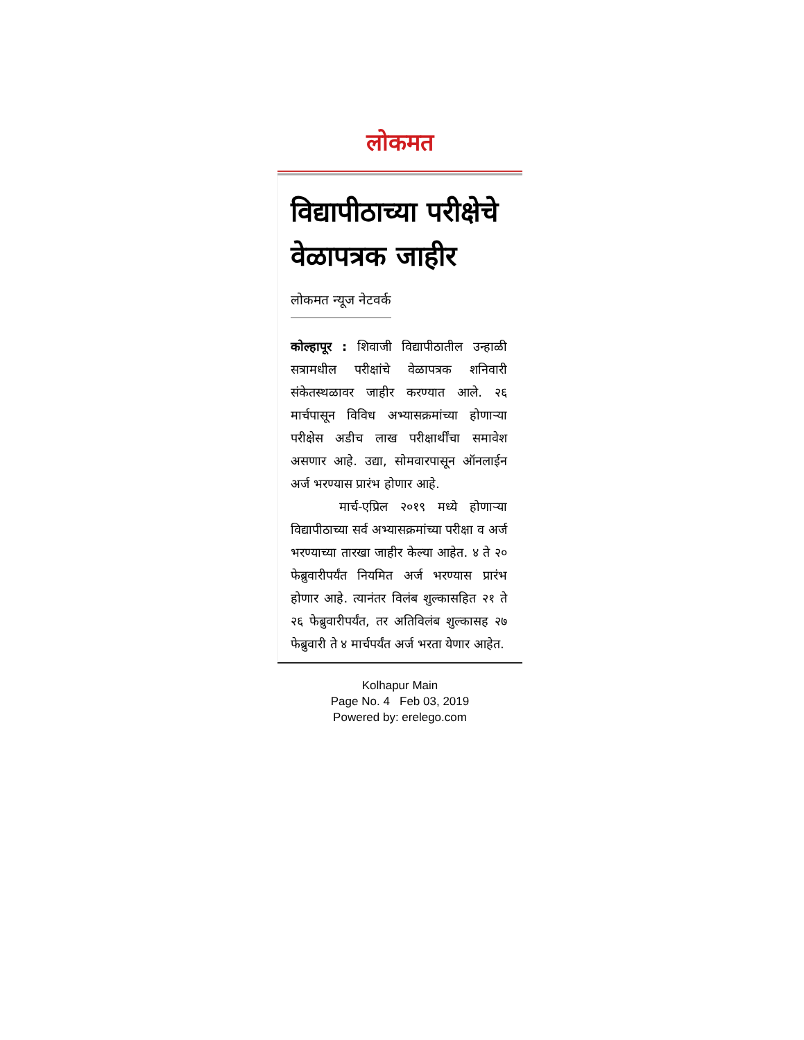लोकमत
विद्यापीठाच्या परीक्षेचे वेळापत्रक जाहीर
लोकमत न्यूज नेटवर्क
कोल्हापूर : शिवाजी विद्यापीठातील उन्हाळी सत्रामधील परीक्षांचे वेळापत्रक शनिवारी संकेतस्थळावर जाहीर करण्यात आले. २६ मार्चपासून विविध अभ्यासक्रमांच्या होणाऱ्या परीक्षेस अडीच लाख परीक्षार्थींचा समावेश असणार आहे. उद्या, सोमवारपासून ऑनलाईन अर्ज भरण्यास प्रारंभ होणार आहे.
मार्च-एप्रिल २०१९ मध्ये होणाऱ्या विद्यापीठाच्या सर्व अभ्यासक्रमांच्या परीक्षा व अर्ज भरण्याच्या तारखा जाहीर केल्या आहेत. ४ ते २० फेब्रुवारीपर्यंत नियमित अर्ज भरण्यास प्रारंभ होणार आहे. त्यानंतर विलंब शुल्कासहित २१ ते २६ फेब्रुवारीपर्यंत, तर अतिविलंब शुल्कासह २७ फेब्रुवारी ते ४ मार्चपर्यंत अर्ज भरता येणार आहेत.
Kolhapur Main
Page No. 4 Feb 03, 2019
Powered by: erelego.com